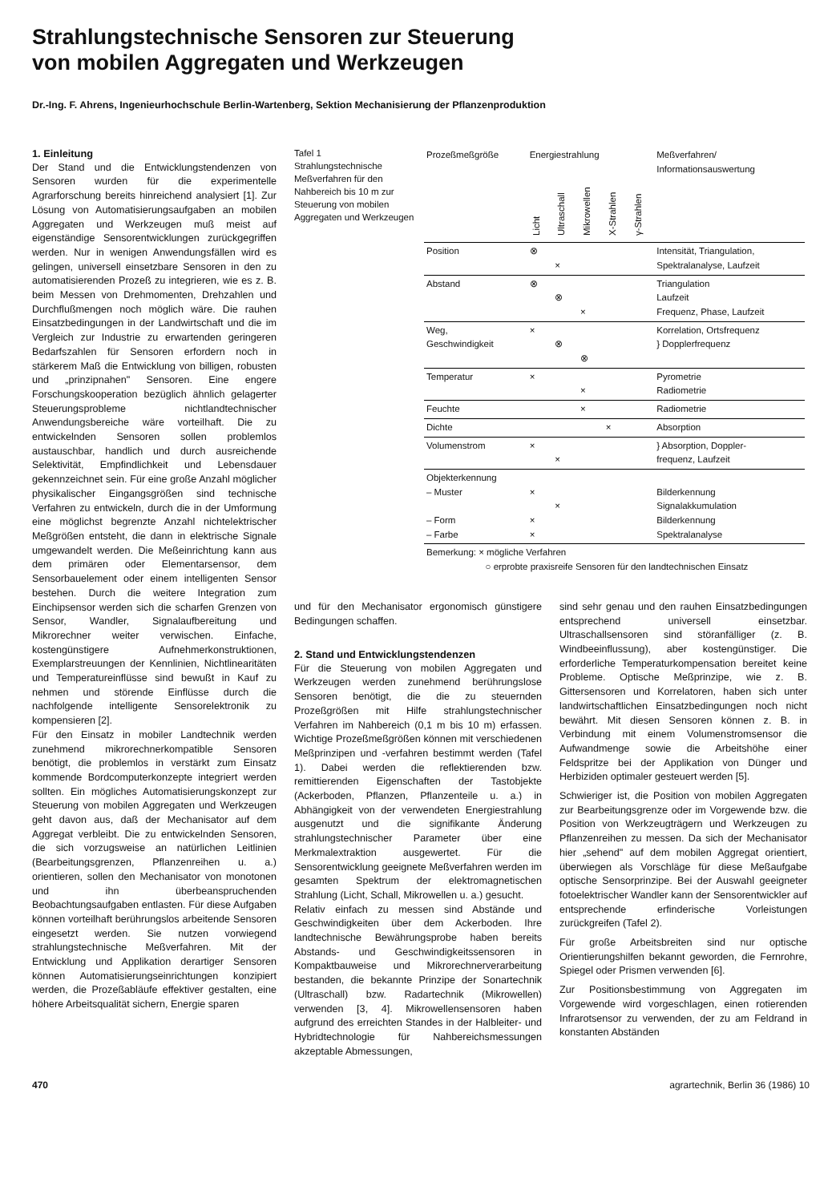Strahlungstechnische Sensoren zur Steuerung
von mobilen Aggregaten und Werkzeugen
Dr.-Ing. F. Ahrens, Ingenieurhochschule Berlin-Wartenberg, Sektion Mechanisierung der Pflanzenproduktion
1. Einleitung
Der Stand und die Entwicklungstendenzen von Sensoren wurden für die experimentelle Agrarforschung bereits hinreichend analysiert [1]. Zur Lösung von Automatisierungsaufgaben an mobilen Aggregaten und Werkzeugen muß meist auf eigenständige Sensorentwicklungen zurückgegriffen werden. Nur in wenigen Anwendungsfällen wird es gelingen, universell einsetzbare Sensoren in den zu automatisierenden Prozeß zu integrieren, wie es z. B. beim Messen von Drehmomenten, Drehzahlen und Durchflußmengen noch möglich wäre. Die rauhen Einsatzbedingungen in der Landwirtschaft und die im Vergleich zur Industrie zu erwartenden geringeren Bedarfszahlen für Sensoren erfordern noch in stärkerem Maß die Entwicklung von billigen, robusten und „prinzipnahen" Sensoren. Eine engere Forschungskooperation bezüglich ähnlich gelagerter Steuerungsprobleme nichtlandtechnischer Anwendungsbereiche wäre vorteilhaft. Die zu entwickelnden Sensoren sollen problemlos austauschbar, handlich und durch ausreichende Selektivität, Empfindlichkeit und Lebensdauer gekennzeichnet sein. Für eine große Anzahl möglicher physikalischer Eingangsgrößen sind technische Verfahren zu entwickeln, durch die in der Umformung eine möglichst begrenzte Anzahl nichtelektrischer Meßgrößen entsteht, die dann in elektrische Signale umgewandelt werden. Die Meßeinrichtung kann aus dem primären oder Elementarsensor, dem Sensorbauelement oder einem intelligenten Sensor bestehen. Durch die weitere Integration zum Einchipsensor werden sich die scharfen Grenzen von Sensor, Wandler, Signalaufbereitung und Mikrorechner weiter verwischen. Einfache, kostengünstigere Aufnehmerkonstruktionen, Exemplarstreuungen der Kennlinien, Nichtlinearitäten und Temperatureinflüsse sind bewußt in Kauf zu nehmen und störende Einflüsse durch die nachfolgende intelligente Sensorelektronik zu kompensieren [2].
Für den Einsatz in mobiler Landtechnik werden zunehmend mikrorechnerkompatible Sensoren benötigt, die problemlos in verstärkt zum Einsatz kommende Bordcomputerkonzepte integriert werden sollten. Ein mögliches Automatisierungskonzept zur Steuerung von mobilen Aggregaten und Werkzeugen geht davon aus, daß der Mechanisator auf dem Aggregat verbleibt. Die zu entwickelnden Sensoren, die sich vorzugsweise an natürlichen Leitlinien (Bearbeitungsgrenzen, Pflanzenreihen u. a.) orientieren, sollen den Mechanisator von monotonen und ihn überbeanspruchenden Beobachtungsaufgaben entlasten. Für diese Aufgaben können vorteilhaft berührungslos arbeitende Sensoren eingesetzt werden. Sie nutzen vorwiegend strahlungstechnische Meßverfahren. Mit der Entwicklung und Applikation derartiger Sensoren können Automatisierungseinrichtungen konzipiert werden, die Prozeßabläufe effektiver gestalten, eine höhere Arbeitsqualität sichern, Energie sparen
Tafel 1
Strahlungstechnische Meßverfahren für den Nahbereich bis 10 m zur Steuerung von mobilen Aggregaten und Werkzeugen
| Prozeßmeßgröße | Energiestrahlung | | | | | Meßverfahren/ Informationsauswertung |
| --- | --- | --- | --- | --- | --- | --- |
| | Licht | Ultraschall | Mikrowellen | X-Strahlen | γ-Strahlen | |
| Position | ⊗ | × | | | | Intensität, Triangulation, Spektralanalyse, Laufzeit |
| Abstand | ⊗ | ⊗ | × | | | Triangulation Laufzeit Frequenz, Phase, Laufzeit |
| Weg, Geschwindigkeit | × | ⊗ | ⊗ | | | Korrelation, Ortsfrequenz } Dopplerfrequenz |
| Temperatur | × | | × | | | Pyrometrie Radiometrie |
| Feuchte | | | × | | | Radiometrie |
| Dichte | | | | × | | Absorption |
| Volumenstrom | × | × | | | | } Absorption, Doppler- frequenz, Laufzeit |
| Objekterkennung – Muster – Form – Farbe | × × × | × | | | | Bilderkennung Signalakkumulation Bilderkennung Spektralanalyse |
| Bemerkung: × mögliche Verfahren ○ erprobte praxisreife Sensoren für den landtechnischen Einsatz | | | | | | |
und für den Mechanisator ergonomisch günstigere Bedingungen schaffen.
2. Stand und Entwicklungstendenzen
Für die Steuerung von mobilen Aggregaten und Werkzeugen werden zunehmend berührungslose Sensoren benötigt, die die zu steuernden Prozeßgrößen mit Hilfe strahlungstechnischer Verfahren im Nahbereich (0,1 m bis 10 m) erfassen. Wichtige Prozeßmeßgrößen können mit verschiedenen Meßprinzipen und -verfahren bestimmt werden (Tafel 1). Dabei werden die reflektierenden bzw. remittierenden Eigenschaften der Tastobjekte (Ackerboden, Pflanzen, Pflanzenteile u. a.) in Abhängigkeit von der verwendeten Energiestrahlung ausgenutzt und die signifikante Änderung strahlungstechnischer Parameter über eine Merkmalextraktion ausgewertet. Für die Sensorentwicklung geeignete Meßverfahren werden im gesamten Spektrum der elektromagnetischen Strahlung (Licht, Schall, Mikrowellen u. a.) gesucht.
Relativ einfach zu messen sind Abstände und Geschwindigkeiten über dem Ackerboden. Ihre landtechnische Bewährungsprobe haben bereits Abstands- und Geschwindigkeitssensoren in Kompaktbauweise und Mikrorechnerverarbeitung bestanden, die bekannte Prinzipe der Sonartechnik (Ultraschall) bzw. Radartechnik (Mikrowellen) verwenden [3, 4]. Mikrowellensensoren haben aufgrund des erreichten Standes in der Halbleiter- und Hybridtechnologie für Nahbereichsmessungen akzeptable Abmessungen,
sind sehr genau und den rauhen Einsatzbedingungen entsprechend universell einsetzbar. Ultraschallsensoren sind störanfälliger (z. B. Windbeeinflussung), aber kostengünstiger. Die erforderliche Temperaturkompensation bereitet keine Probleme. Optische Meßprinzipe, wie z. B. Gittersensoren und Korrelatoren, haben sich unter landwirtschaftlichen Einsatzbedingungen noch nicht bewährt. Mit diesen Sensoren können z. B. in Verbindung mit einem Volumenstromsensor die Aufwandmenge sowie die Arbeitshöhe einer Feldspritze bei der Applikation von Dünger und Herbiziden optimaler gesteuert werden [5].
Schwieriger ist, die Position von mobilen Aggregaten zur Bearbeitungsgrenze oder im Vorgewende bzw. die Position von Werkzeugträgern und Werkzeugen zu Pflanzenreihen zu messen. Da sich der Mechanisator hier „sehend" auf dem mobilen Aggregat orientiert, überwiegen als Vorschläge für diese Meßaufgabe optische Sensorprinzipe. Bei der Auswahl geeigneter fotoelektrischer Wandler kann der Sensorentwickler auf entsprechende erfinderische Vorleistungen zurückgreifen (Tafel 2).
Für große Arbeitsbreiten sind nur optische Orientierungshilfen bekannt geworden, die Fernrohre, Spiegel oder Prismen verwenden [6].
Zur Positionsbestimmung von Aggregaten im Vorgewende wird vorgeschlagen, einen rotierenden Infrarotsensor zu verwenden, der zu am Feldrand in konstanten Abständen
470 agrartechnik, Berlin 36 (1986) 10